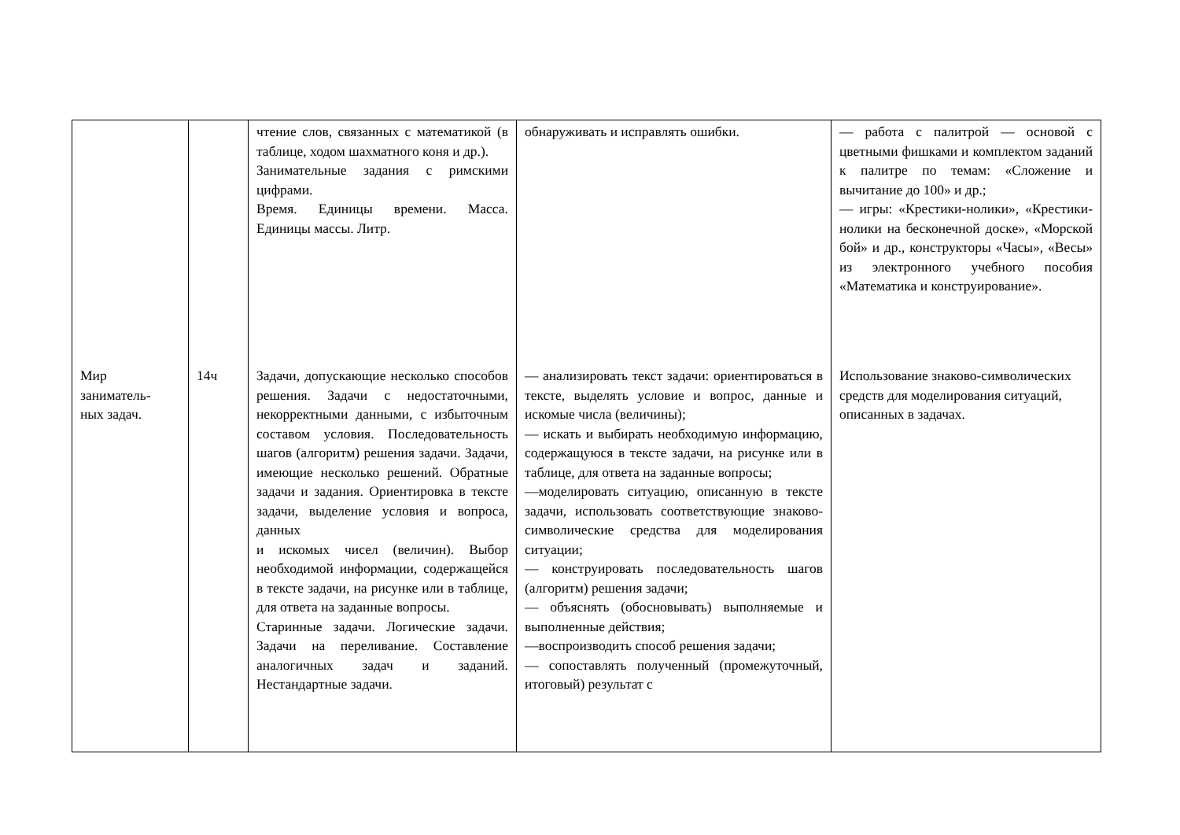| | | чтение слов, связанных с математикой (в таблице, ходом шахматного коня и др.). Занимательные задания с римскими цифрами. Время. Единицы времени. Масса. Единицы массы. Литр. | обнаруживать и исправлять ошибки. | — работа с палитрой — основой с цветными фишками и комплектом заданий к палитре по темам: «Сложение и вычитание до 100» и др.; — игры: «Крестики-нолики», «Крестики-нолики на бесконечной доске», «Морской бой» и др., конструкторы «Часы», «Весы» из электронного учебного пособия «Математика и конструирование». |
| Мир заниматель- ных задач. | 14ч | Задачи, допускающие несколько способов решения. Задачи с недостаточными, некорректными данными, с избыточным составом условия. Последовательность шагов (алгоритм) решения задачи. Задачи, имеющие несколько решений. Обратные задачи и задания. Ориентировка в тексте задачи, выделение условия и вопроса, данных и искомых чисел (величин). Выбор необходимой информации, содержащейся в тексте задачи, на рисунке или в таблице, для ответа на заданные вопросы. Старинные задачи. Логические задачи. Задачи на переливание. Составление аналогичных задач и заданий. Нестандартные задачи. | — анализировать текст задачи: ориентироваться в тексте, выделять условие и вопрос, данные и искомые числа (величины); — искать и выбирать необходимую информацию, содержащуюся в тексте задачи, на рисунке или в таблице, для ответа на заданные вопросы; —моделировать ситуацию, описанную в тексте задачи, использовать соответствующие знаково-символические средства для моделирования ситуации; — конструировать последовательность шагов (алгоритм) решения задачи; — объяснять (обосновывать) выполняемые и выполненные действия; —воспроизводить способ решения задачи; — сопоставлять полученный (промежуточный, итоговый) результат с | Использование знаково-символических средств для моделирования ситуаций, описанных в задачах. |